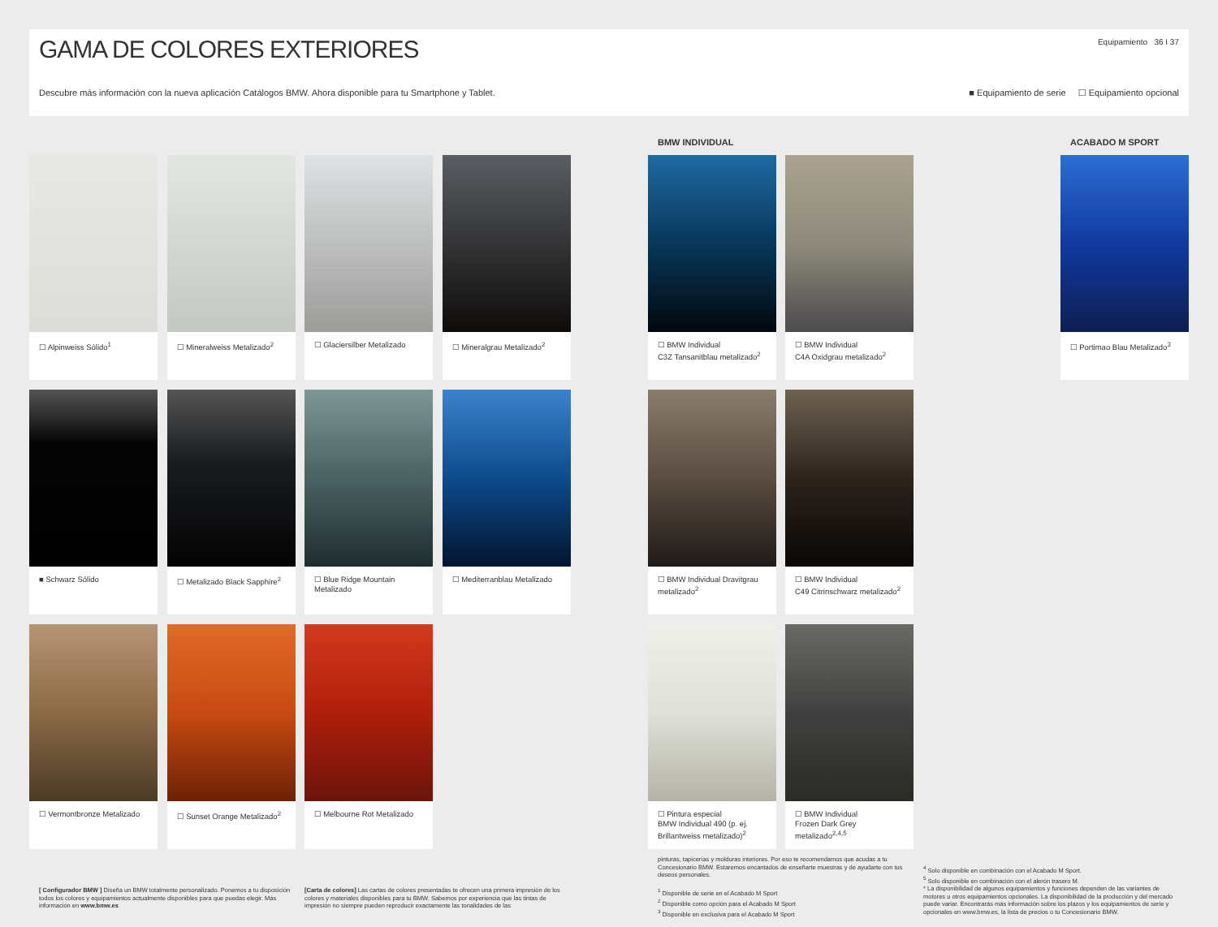GAMA DE COLORES EXTERIORES Equipamiento 36 I 37
Descubre más información con la nueva aplicación Catálogos BMW. Ahora disponible para tu Smartphone y Tablet.
■ Equipamiento de serie ☐ Equipamiento opcional
BMW INDIVIDUAL ACABADO M SPORT
☐ Alpinweiss Sólido<sup>1</sup>
☐ Mineralweiss Metalizado<sup>2</sup>
☐ Glaciersilber Metalizado
☐ Mineralgrau Metalizado<sup>2</sup>
☐ BMW Individual
C3Z Tansanitblau metalizado<sup>2</sup>
☐ BMW Individual
C4A Oxidgrau metalizado<sup>2</sup>
☐ Portimao Blau Metalizado<sup>3</sup>
■ Schwarz Sólido
☐ Metalizado Black Sapphire<sup>2</sup>
☐ Blue Ridge Mountain
Metalizado
☐ Mediterranblau Metalizado
☐ BMW Individual Dravitgrau
metalizado<sup>2</sup>
☐ BMW Individual
C49 Citrinschwarz metalizado<sup>2</sup>
☐ Vermontbronze Metalizado
☐ Sunset Orange Metalizado<sup>2</sup>
☐ Melbourne Rot Metalizado
☐ Pintura especial
BMW Individual 490 (p. ej.
Brillantweiss metalizado)<sup>2</sup>
☐ BMW Individual
Frozen Dark Grey metalizado<sup>2,4,5</sup>
[ Configurador BMW ] Diseña un BMW totalmente personalizado. Ponemos a tu disposición todos los colores y equipamientos actualmente disponibles para que puedas elegir. Más información en www.bmw.es
[Carta de colores] Las cartas de colores presentadas te ofrecen una primera impresión de los colores y materiales disponibles para tu BMW. Sabemos por experiencia que las tintas de impresión no siempre pueden reproducir exactamente las tonalidades de las
pinturas, tapicerías y molduras interiores. Por eso te recomendamos que acudas a tu Concesionario BMW. Estaremos encantados de enseñarte muestras y de ayudarte con tus deseos personales.
<sup>1</sup> Disponible de serie en el Acabado M Sport
<sup>2</sup> Disponible como opción para el Acabado M Sport
<sup>3</sup> Disponible en exclusiva para el Acabado M Sport
<sup>4</sup> Solo disponible en combinación con el Acabado M Sport.
<sup>5</sup> Solo disponible en combinación con el alerón trasero M.
* La disponibilidad de algunos equipamientos y funciones dependen de las variantes de motores u otros equipamientos opcionales. La disponibilidad de la producción y del mercado puede variar. Encontrarás más información sobre los plazos y los equipamientos de serie y opcionales en www.bmw.es, la lista de precios o tu Concesionario BMW.